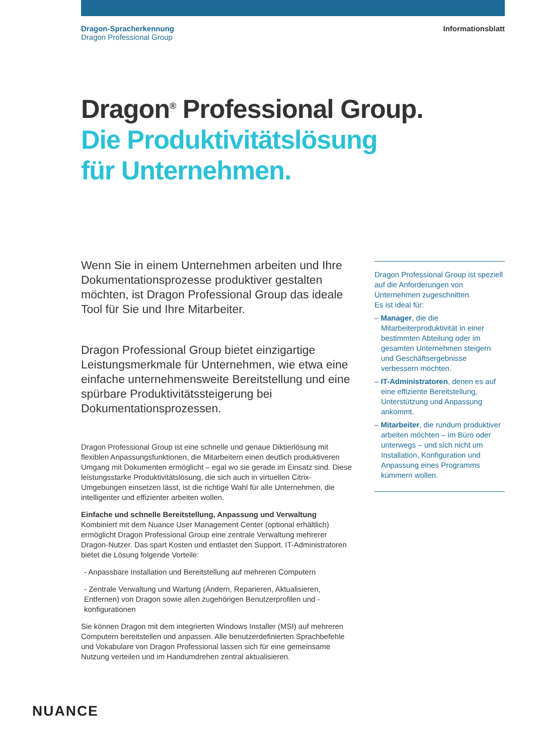Dragon-Spracherkennung
Dragon Professional Group
Informationsblatt
Dragon<sup>®</sup> Professional Group.
Die Produktivitätslösung
für Unternehmen.
Wenn Sie in einem Unternehmen arbeiten und Ihre Dokumentationsprozesse produktiver gestalten möchten, ist Dragon Professional Group das ideale Tool für Sie und Ihre Mitarbeiter.
Dragon Professional Group bietet einzigartige Leistungsmerkmale für Unternehmen, wie etwa eine einfache unternehmensweite Bereitstellung und eine spürbare Produktivitätssteigerung bei Dokumentationsprozessen.
Dragon Professional Group ist eine schnelle und genaue Diktierlösung mit flexiblen Anpassungsfunktionen, die Mitarbeitern einen deutlich produktiveren Umgang mit Dokumenten ermöglicht – egal wo sie gerade im Einsatz sind. Diese leistungsstarke Produktivitätslösung, die sich auch in virtuellen Citrix-Umgebungen einsetzen lässt, ist die richtige Wahl für alle Unternehmen, die intelligenter und effizienter arbeiten wollen.
Einfache und schnelle Bereitstellung, Anpassung und Verwaltung
Kombiniert mit dem Nuance User Management Center (optional erhältlich) ermöglicht Dragon Professional Group eine zentrale Verwaltung mehrerer Dragon-Nutzer. Das spart Kosten und entlastet den Support. IT-Administratoren bietet die Lösung folgende Vorteile:
- Anpassbare Installation und Bereitstellung auf mehreren Computern
- Zentrale Verwaltung und Wartung (Ändern, Reparieren, Aktualisieren, Entfernen) von Dragon sowie allen zugehörigen Benutzerprofilen und -konfigurationen
Sie können Dragon mit dem integrierten Windows Installer (MSI) auf mehreren Computern bereitstellen und anpassen. Alle benutzerdefinierten Sprachbefehle und Vokabulare von Dragon Professional lassen sich für eine gemeinsame Nutzung verteilen und im Handumdrehen zentral aktualisieren.
Dragon Professional Group ist speziell auf die Anforderungen von Unternehmen zugeschnitten.
Es ist ideal für:
– Manager, die die Mitarbeiterproduktivität in einer bestimmten Abteilung oder im gesamten Unternehmen steigern und Geschäftsergebnisse verbessern möchten.
– IT-Administratoren, denen es auf eine effiziente Bereitstellung, Unterstützung und Anpassung ankommt.
– Mitarbeiter, die rundum produktiver arbeiten möchten – im Büro oder unterwegs – und sich nicht um Installation, Konfiguration und Anpassung eines Programms kümmern wollen.
NUANCE